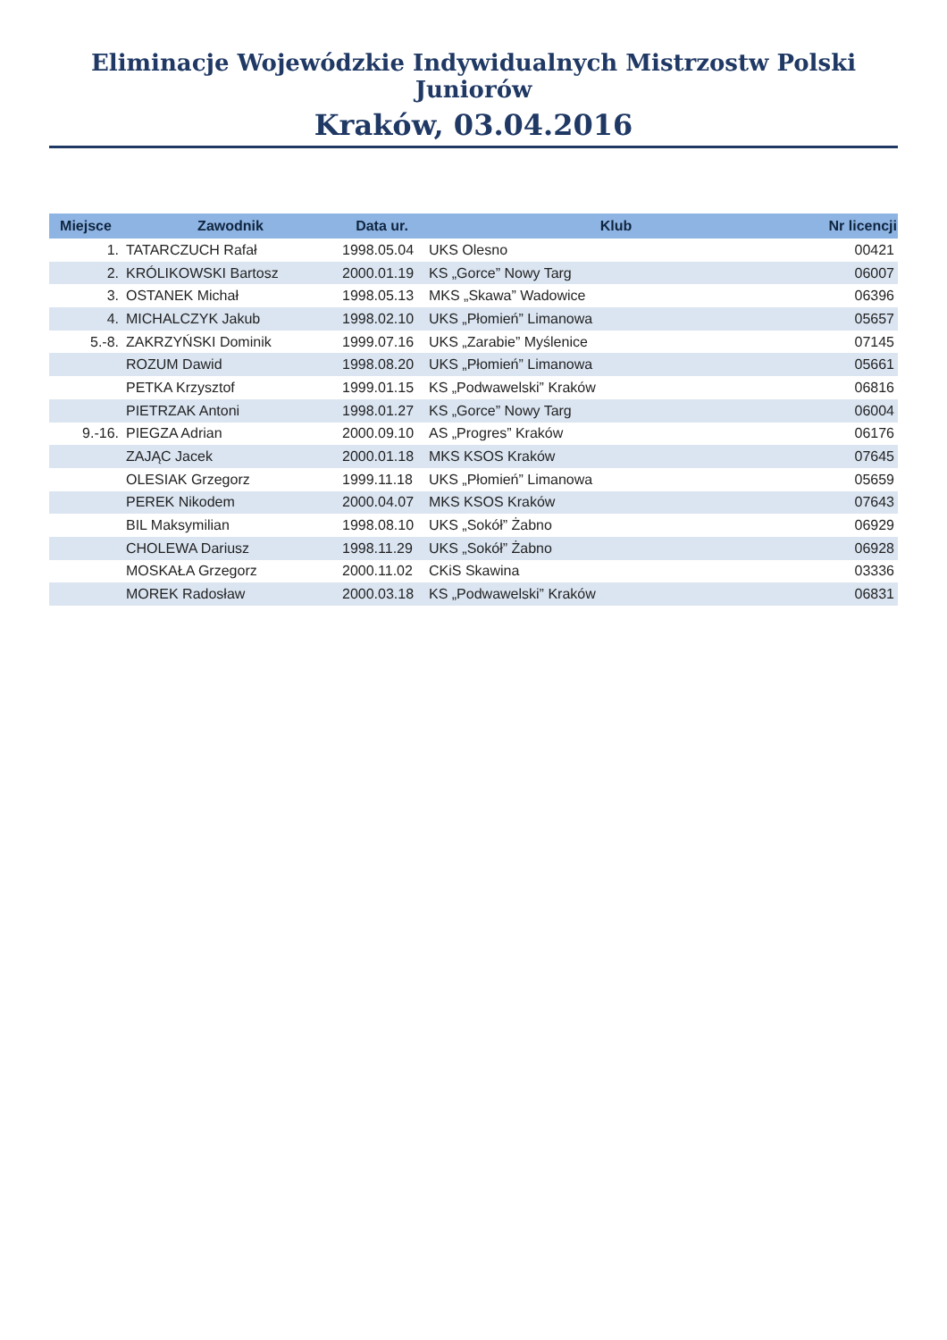Eliminacje Wojewódzkie Indywidualnych Mistrzostw Polski Juniorów
Kraków, 03.04.2016
| Miejsce | Zawodnik | Data ur. | Klub | Nr licencji |
| --- | --- | --- | --- | --- |
| 1. | TATARCZUCH Rafał | 1998.05.04 | UKS Olesno | 00421 |
| 2. | KRÓLIKOWSKI Bartosz | 2000.01.19 | KS „Gorce” Nowy Targ | 06007 |
| 3. | OSTANEK Michał | 1998.05.13 | MKS „Skawa” Wadowice | 06396 |
| 4. | MICHALCZYK Jakub | 1998.02.10 | UKS „Płomień” Limanowa | 05657 |
| 5.-8. | ZAKRZYŃSKI Dominik | 1999.07.16 | UKS „Zarabie” Myślenice | 07145 |
| | ROZUM Dawid | 1998.08.20 | UKS „Płomień” Limanowa | 05661 |
| | PETKA Krzysztof | 1999.01.15 | KS „Podwawelski” Kraków | 06816 |
| | PIETRZAK Antoni | 1998.01.27 | KS „Gorce” Nowy Targ | 06004 |
| 9.-16. | PIEGZA Adrian | 2000.09.10 | AS „Progres” Kraków | 06176 |
| | ZAJĄC Jacek | 2000.01.18 | MKS KSOS Kraków | 07645 |
| | OLESIAK Grzegorz | 1999.11.18 | UKS „Płomień” Limanowa | 05659 |
| | PEREK Nikodem | 2000.04.07 | MKS KSOS Kraków | 07643 |
| | BIL Maksymilian | 1998.08.10 | UKS „Sokół” Żabno | 06929 |
| | CHOLEWA Dariusz | 1998.11.29 | UKS „Sokół” Żabno | 06928 |
| | MOSKAŁA Grzegorz | 2000.11.02 | CKiS Skawina | 03336 |
| | MOREK Radosław | 2000.03.18 | KS „Podwawelski” Kraków | 06831 |